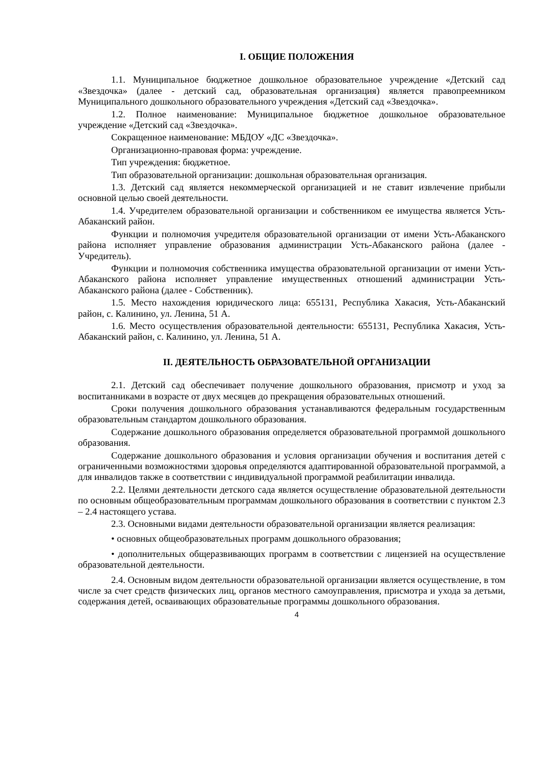I. ОБЩИЕ ПОЛОЖЕНИЯ
1.1. Муниципальное бюджетное дошкольное образовательное учреждение «Детский сад «Звездочка» (далее - детский сад, образовательная организация) является правопреемником Муниципального дошкольного образовательного учреждения «Детский сад «Звездочка».
1.2. Полное наименование: Муниципальное бюджетное дошкольное образовательное учреждение «Детский сад «Звездочка».
Сокращенное наименование: МБДОУ «ДС «Звездочка».
Организационно-правовая форма: учреждение.
Тип учреждения: бюджетное.
Тип образовательной организации: дошкольная образовательная организация.
1.3. Детский сад является некоммерческой организацией и не ставит извлечение прибыли основной целью своей деятельности.
1.4. Учредителем образовательной организации и собственником ее имущества является Усть-Абаканский район.
Функции и полномочия учредителя образовательной организации от имени Усть-Абаканского района исполняет управление образования администрации Усть-Абаканского района (далее - Учредитель).
Функции и полномочия собственника имущества образовательной организации от имени Усть-Абаканского района исполняет управление имущественных отношений администрации Усть-Абаканского района (далее - Собственник).
1.5. Место нахождения юридического лица: 655131, Республика Хакасия, Усть-Абаканский район, с. Калинино, ул. Ленина, 51 А.
1.6. Место осуществления образовательной деятельности: 655131, Республика Хакасия, Усть-Абаканский район, с. Калинино, ул. Ленина, 51 А.
II. ДЕЯТЕЛЬНОСТЬ ОБРАЗОВАТЕЛЬНОЙ ОРГАНИЗАЦИИ
2.1. Детский сад обеспечивает получение дошкольного образования, присмотр и уход за воспитанниками в возрасте от двух месяцев до прекращения образовательных отношений.
Сроки получения дошкольного образования устанавливаются федеральным государственным образовательным стандартом дошкольного образования.
Содержание дошкольного образования определяется образовательной программой дошкольного образования.
Содержание дошкольного образования и условия организации обучения и воспитания детей с ограниченными возможностями здоровья определяются адаптированной образовательной программой, а для инвалидов также в соответствии с индивидуальной программой реабилитации инвалида.
2.2. Целями деятельности детского сада является осуществление образовательной деятельности по основным общеобразовательным программам дошкольного образования в соответствии с пунктом 2.3 – 2.4 настоящего устава.
2.3. Основными видами деятельности образовательной организации является реализация:
• основных общеобразовательных программ дошкольного образования;
• дополнительных общеразвивающих программ в соответствии с лицензией на осуществление образовательной деятельности.
2.4. Основным видом деятельности образовательной организации является осуществление, в том числе за счет средств физических лиц, органов местного самоуправления, присмотра и ухода за детьми, содержания детей, осваивающих образовательные программы дошкольного образования.
4